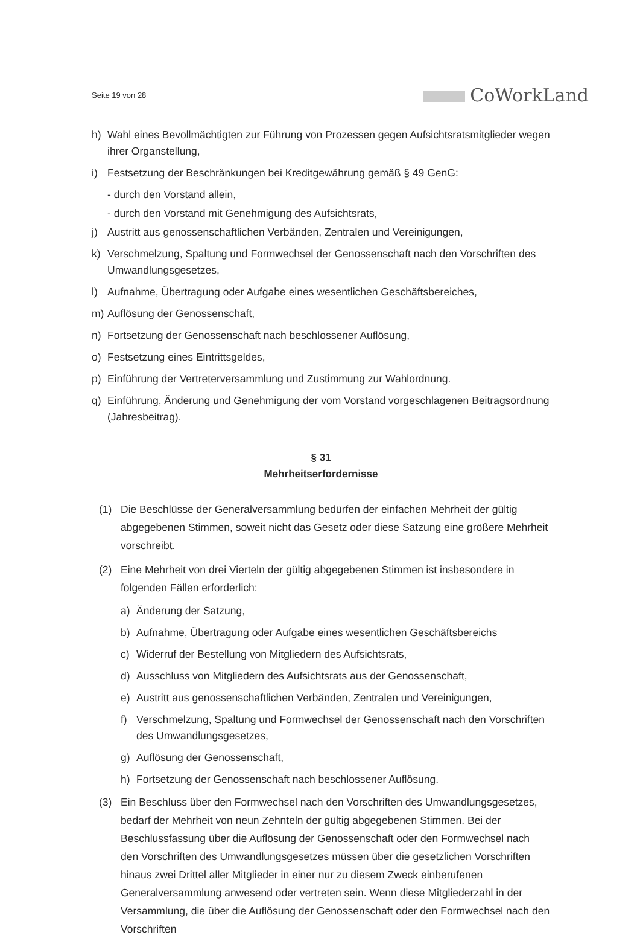Seite 19 von 28
CoWorkLand
h) Wahl eines Bevollmächtigten zur Führung von Prozessen gegen Aufsichtsratsmitglieder wegen ihrer Organstellung,
i) Festsetzung der Beschränkungen bei Kreditgewährung gemäß § 49 GenG:
- durch den Vorstand allein,
- durch den Vorstand mit Genehmigung des Aufsichtsrats,
j) Austritt aus genossenschaftlichen Verbänden, Zentralen und Vereinigungen,
k) Verschmelzung, Spaltung und Formwechsel der Genossenschaft nach den Vorschriften des Umwandlungsgesetzes,
l) Aufnahme, Übertragung oder Aufgabe eines wesentlichen Geschäftsbereiches,
m) Auflösung der Genossenschaft,
n) Fortsetzung der Genossenschaft nach beschlossener Auflösung,
o) Festsetzung eines Eintrittsgeldes,
p) Einführung der Vertreterversammlung und Zustimmung zur Wahlordnung.
q) Einführung, Änderung und Genehmigung der vom Vorstand vorgeschlagenen Beitragsordnung (Jahresbeitrag).
§ 31
Mehrheitserfordernisse
(1) Die Beschlüsse der Generalversammlung bedürfen der einfachen Mehrheit der gültig abgegebenen Stimmen, soweit nicht das Gesetz oder diese Satzung eine größere Mehrheit vorschreibt.
(2) Eine Mehrheit von drei Vierteln der gültig abgegebenen Stimmen ist insbesondere in folgenden Fällen erforderlich:
a) Änderung der Satzung,
b) Aufnahme, Übertragung oder Aufgabe eines wesentlichen Geschäftsbereichs
c) Widerruf der Bestellung von Mitgliedern des Aufsichtsrats,
d) Ausschluss von Mitgliedern des Aufsichtsrats aus der Genossenschaft,
e) Austritt aus genossenschaftlichen Verbänden, Zentralen und Vereinigungen,
f) Verschmelzung, Spaltung und Formwechsel der Genossenschaft nach den Vorschriften des Umwandlungsgesetzes,
g) Auflösung der Genossenschaft,
h) Fortsetzung der Genossenschaft nach beschlossener Auflösung.
(3) Ein Beschluss über den Formwechsel nach den Vorschriften des Umwandlungsgesetzes, bedarf der Mehrheit von neun Zehnteln der gültig abgegebenen Stimmen. Bei der Beschlussfassung über die Auflösung der Genossenschaft oder den Formwechsel nach den Vorschriften des Umwandlungsgesetzes müssen über die gesetzlichen Vorschriften hinaus zwei Drittel aller Mitglieder in einer nur zu diesem Zweck einberufenen Generalversammlung anwesend oder vertreten sein. Wenn diese Mitgliederzahl in der Versammlung, die über die Auflösung der Genossenschaft oder den Formwechsel nach den Vorschriften